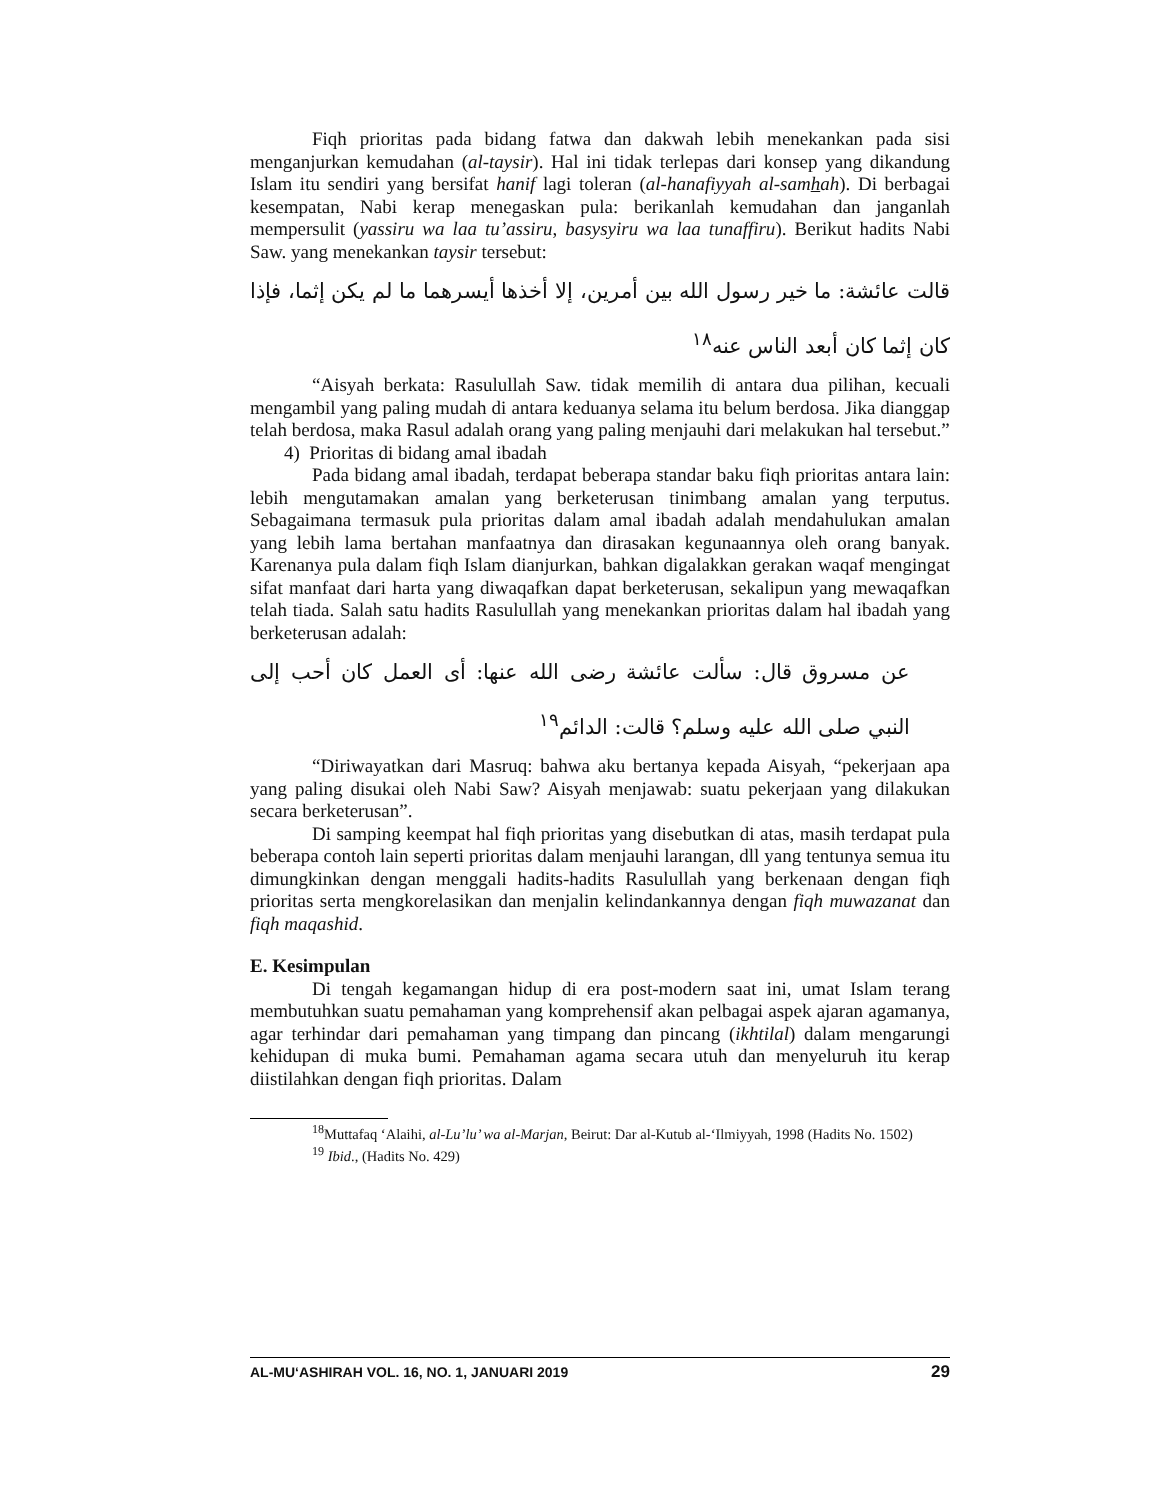Fiqh prioritas pada bidang fatwa dan dakwah lebih menekankan pada sisi menganjurkan kemudahan (al-taysir). Hal ini tidak terlepas dari konsep yang dikandung Islam itu sendiri yang bersifat hanif lagi toleran (al-hanafiyyah al-samhah). Di berbagai kesempatan, Nabi kerap menegaskan pula: berikanlah kemudahan dan janganlah mempersulit (yassiru wa laa tu’assiru, basysyiru wa laa tunaffiru). Berikut hadits Nabi Saw. yang menekankan taysir tersebut:
قالت عائشة: ما خير رسول الله بين أمرين، إلا أخذها أيسرهما ما لم يكن إثما، فإذا كان إثما كان أبعد الناس عنه<sup>١٨</sup>
“Aisyah berkata: Rasulullah Saw. tidak memilih di antara dua pilihan, kecuali mengambil yang paling mudah di antara keduanya selama itu belum berdosa. Jika dianggap telah berdosa, maka Rasul adalah orang yang paling menjauhi dari melakukan hal tersebut.”
4) Prioritas di bidang amal ibadah
Pada bidang amal ibadah, terdapat beberapa standar baku fiqh prioritas antara lain: lebih mengutamakan amalan yang berketerusan tinimbang amalan yang terputus. Sebagaimana termasuk pula prioritas dalam amal ibadah adalah mendahulukan amalan yang lebih lama bertahan manfaatnya dan dirasakan kegunaannya oleh orang banyak. Karenanya pula dalam fiqh Islam dianjurkan, bahkan digalakkan gerakan waqaf mengingat sifat manfaat dari harta yang diwaqafkan dapat berketerusan, sekalipun yang mewaqafkan telah tiada. Salah satu hadits Rasulullah yang menekankan prioritas dalam hal ibadah yang berketerusan adalah:
عن مسروق قال: سألت عائشة رضى الله عنها: أى العمل كان أحب إلى النبي صلى الله عليه وسلم؟ قالت: الدائم<sup>١٩</sup>
“Diriwayatkan dari Masruq: bahwa aku bertanya kepada Aisyah, “pekerjaan apa yang paling disukai oleh Nabi Saw? Aisyah menjawab: suatu pekerjaan yang dilakukan secara berketerusan”.
Di samping keempat hal fiqh prioritas yang disebutkan di atas, masih terdapat pula beberapa contoh lain seperti prioritas dalam menjauhi larangan, dll yang tentunya semua itu dimungkinkan dengan menggali hadits-hadits Rasulullah yang berkenaan dengan fiqh prioritas serta mengkorelasikan dan menjalin kelindankannya dengan fiqh muwazanat dan fiqh maqashid.
E. Kesimpulan
Di tengah kegamangan hidup di era post-modern saat ini, umat Islam terang membutuhkan suatu pemahaman yang komprehensif akan pelbagai aspek ajaran agamanya, agar terhindar dari pemahaman yang timpang dan pincang (ikhtilal) dalam mengarungi kehidupan di muka bumi. Pemahaman agama secara utuh dan menyeluruh itu kerap diistilahkan dengan fiqh prioritas. Dalam
<sup>18</sup> Muttafaq ‘Alaihi, al-Lu’lu’ wa al-Marjan, Beirut: Dar al-Kutub al-‘Ilmiyyah, 1998 (Hadits No. 1502)
<sup>19</sup> Ibid., (Hadits No. 429)
AL-MU‘ASHIRAH VOL. 16, NO. 1, JANUARI 2019 29